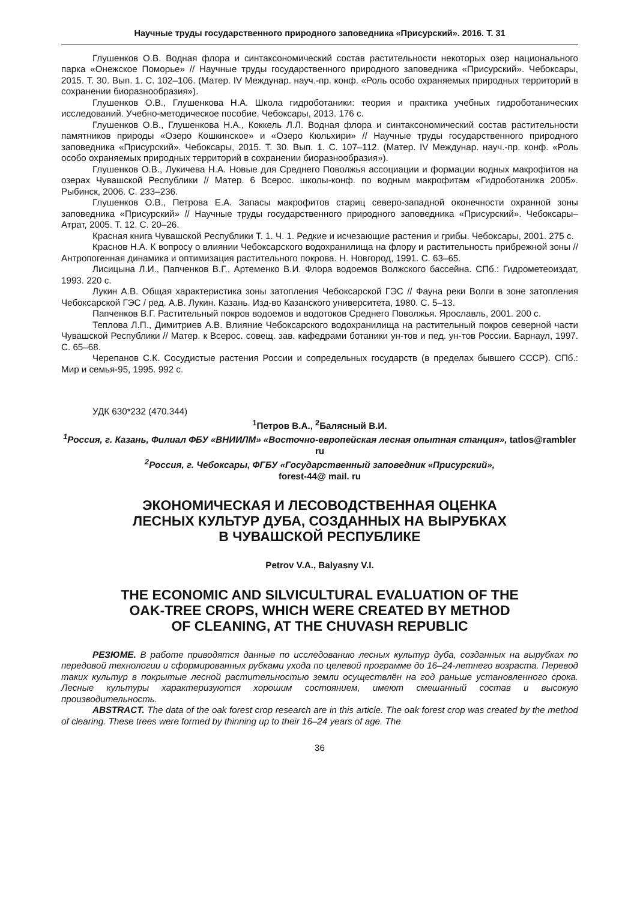Научные труды государственного природного заповедника «Присурский». 2016. Т. 31
Глушенков О.В. Водная флора и синтаксономический состав растительности некоторых озер национального парка «Онежское Поморье» // Научные труды государственного природного заповедника «Присурский». Чебоксары, 2015. Т. 30. Вып. 1. С. 102–106. (Матер. IV Междунар. науч.-пр. конф. «Роль особо охраняемых природных территорий в сохранении биоразнообразия»).
Глушенков О.В., Глушенкова Н.А. Школа гидроботаники: теория и практика учебных гидроботанических исследований. Учебно-методическое пособие. Чебоксары, 2013. 176 с.
Глушенков О.В., Глушенкова Н.А., Коккель Л.Л. Водная флора и синтаксономический состав растительности памятников природы «Озеро Кошкинское» и «Озеро Кюльхири» // Научные труды государственного природного заповедника «Присурский». Чебоксары, 2015. Т. 30. Вып. 1. С. 107–112. (Матер. IV Междунар. науч.-пр. конф. «Роль особо охраняемых природных территорий в сохранении биоразнообразия»).
Глушенков О.В., Лукичева Н.А. Новые для Среднего Поволжья ассоциации и формации водных макрофитов на озерах Чувашской Республики // Матер. 6 Всерос. школы-конф. по водным макрофитам «Гидроботаника 2005». Рыбинск, 2006. С. 233–236.
Глушенков О.В., Петрова Е.А. Запасы макрофитов стариц северо-западной оконечности охранной зоны заповедника «Присурский» // Научные труды государственного природного заповедника «Присурский». Чебоксары–Атрат, 2005. Т. 12. С. 20–26.
Красная книга Чувашской Республики Т. 1. Ч. 1. Редкие и исчезающие растения и грибы. Чебоксары, 2001. 275 с.
Краснов Н.А. К вопросу о влиянии Чебоксарского водохранилища на флору и растительность прибрежной зоны // Антропогенная динамика и оптимизация растительного покрова. Н. Новгород, 1991. С. 63–65.
Лисицына Л.И., Папченков В.Г., Артеменко В.И. Флора водоемов Волжского бассейна. СПб.: Гидрометеоиздат, 1993. 220 с.
Лукин А.В. Общая характеристика зоны затопления Чебоксарской ГЭС // Фауна реки Волги в зоне затопления Чебоксарской ГЭС / ред. А.В. Лукин. Казань. Изд-во Казанского университета, 1980. С. 5–13.
Папченков В.Г. Растительный покров водоемов и водотоков Среднего Поволжья. Ярославль, 2001. 200 с.
Теплова Л.П., Димитриев А.В. Влияние Чебоксарского водохранилища на растительный покров северной части Чувашской Республики // Матер. к Всерос. совещ. зав. кафедрами ботаники ун-тов и пед. ун-тов России. Барнаул, 1997. С. 65–68.
Черепанов С.К. Сосудистые растения России и сопредельных государств (в пределах бывшего СССР). СПб.: Мир и семья-95, 1995. 992 с.
УДК 630*232 (470.344)
<sup>1</sup> Петров В.А., <sup>2</sup>Балясный В.И.
<sup>1</sup> Россия, г. Казань, Филиал ФБУ «ВНИИЛМ» «Восточно-европейская лесная опытная станция», tatlos@rambler ru
<sup>2</sup> Россия, г. Чебоксары, ФГБУ «Государственный заповедник «Присурский»,
forest-44@ mail. ru
ЭКОНОМИЧЕСКАЯ И ЛЕСОВОДСТВЕННАЯ ОЦЕНКА
ЛЕСНЫХ КУЛЬТУР ДУБА, СОЗДАННЫХ НА ВЫРУБКАХ
В ЧУВАШСКОЙ РЕСПУБЛИКЕ
Petrov V.A., Balyasny V.I.
THE ECONOMIC AND SILVICULTURAL EVALUATION OF THE
OAK-TREE CROPS, WHICH WERE CREATED BY METHOD
OF CLEANING, AT THE CHUVASH REPUBLIC
РЕЗЮМЕ. В работе приводятся данные по исследованию лесных культур дуба, созданных на вырубках по передовой технологии и сформированных рубками ухода по целевой программе до 16–24-летнего возраста. Перевод таких культур в покрытые лесной растительностью земли осуществлён на год раньше установленного срока. Лесные культуры характеризуются хорошим состоянием, имеют смешанный состав и высокую производительность.
ABSTRACT. The data of the oak forest crop research are in this article. The oak forest crop was created by the method of clearing. These trees were formed by thinning up to their 16–24 years of age. The
36